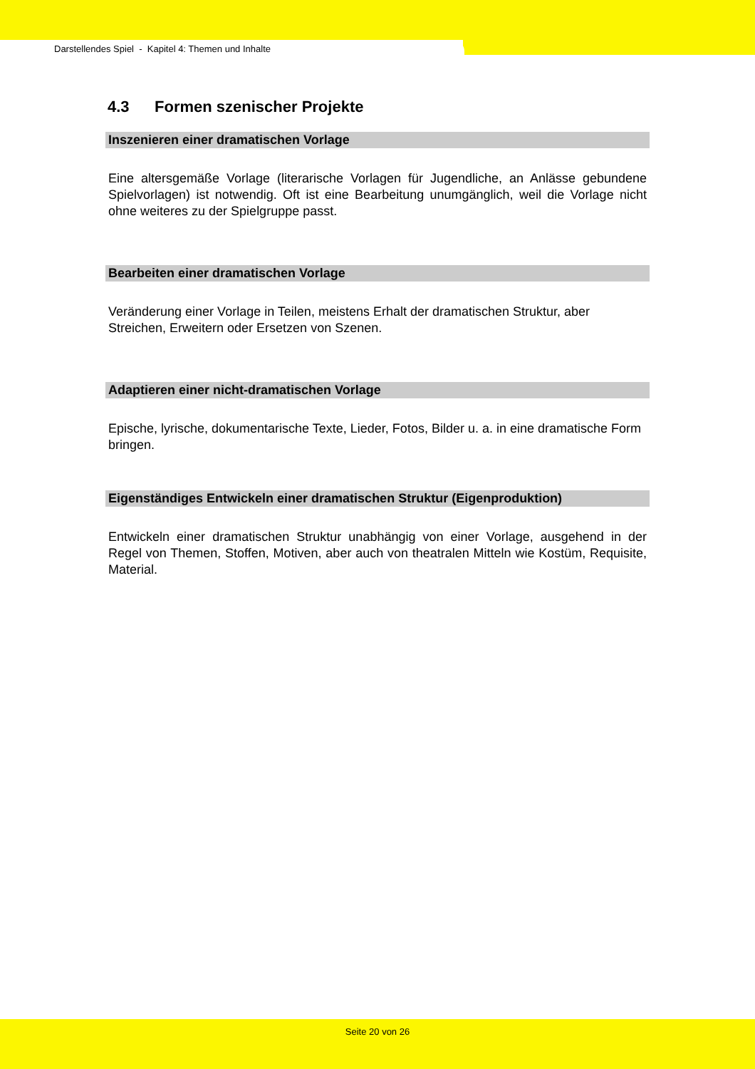Darstellendes Spiel - Kapitel 4: Themen und Inhalte
4.3 Formen szenischer Projekte
Inszenieren einer dramatischen Vorlage
Eine altersgemäße Vorlage (literarische Vorlagen für Jugendliche, an Anlässe gebundene Spielvorlagen) ist notwendig. Oft ist eine Bearbeitung unumgänglich, weil die Vorlage nicht ohne weiteres zu der Spielgruppe passt.
Bearbeiten einer dramatischen Vorlage
Veränderung einer Vorlage in Teilen, meistens Erhalt der dramatischen Struktur, aber Streichen, Erweitern oder Ersetzen von Szenen.
Adaptieren einer nicht-dramatischen Vorlage
Epische, lyrische, dokumentarische Texte, Lieder, Fotos, Bilder u. a. in eine dramatische Form bringen.
Eigenständiges Entwickeln einer dramatischen Struktur (Eigenproduktion)
Entwickeln einer dramatischen Struktur unabhängig von einer Vorlage, ausgehend in der Regel von Themen, Stoffen, Motiven, aber auch von theatralen Mitteln wie Kostüm, Requisite, Material.
Seite 20 von 26